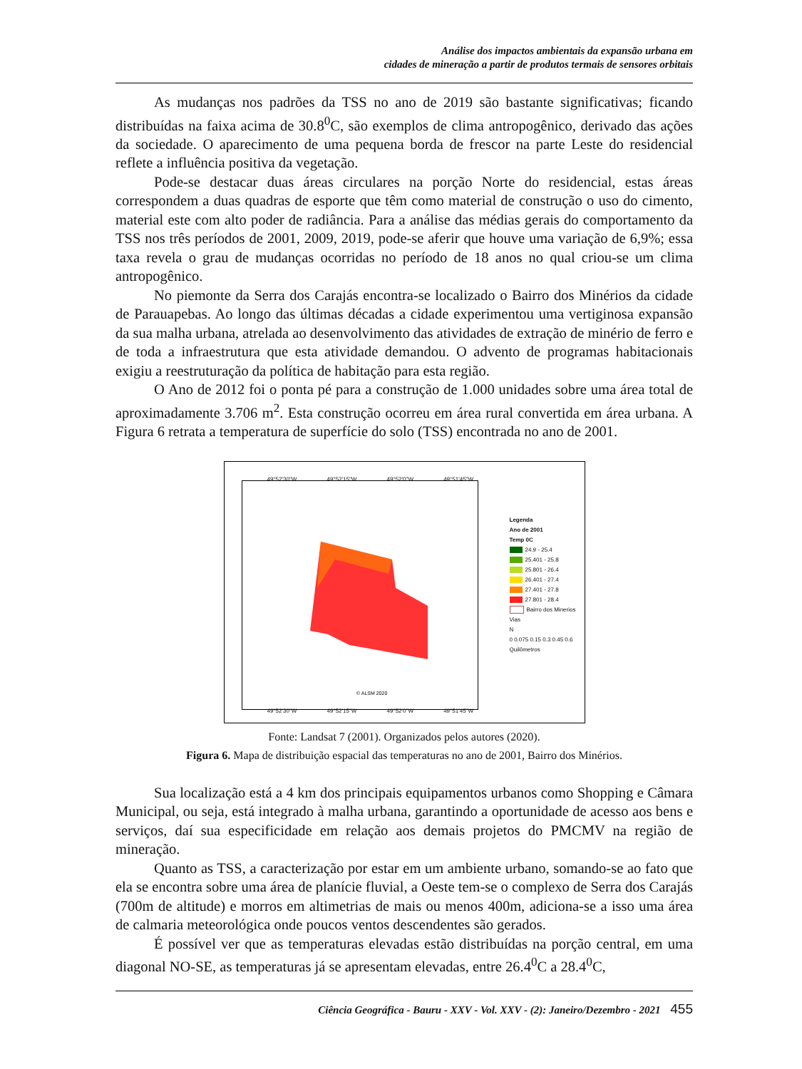Análise dos impactos ambientais da expansão urbana em
cidades de mineração a partir de produtos termais de sensores orbitais
As mudanças nos padrões da TSS no ano de 2019 são bastante significativas; ficando distribuídas na faixa acima de 30.8<sup>0</sup>C, são exemplos de clima antropogênico, derivado das ações da sociedade. O aparecimento de uma pequena borda de frescor na parte Leste do residencial reflete a influência positiva da vegetação.
Pode-se destacar duas áreas circulares na porção Norte do residencial, estas áreas correspondem a duas quadras de esporte que têm como material de construção o uso do cimento, material este com alto poder de radiância. Para a análise das médias gerais do comportamento da TSS nos três períodos de 2001, 2009, 2019, pode-se aferir que houve uma variação de 6,9%; essa taxa revela o grau de mudanças ocorridas no período de 18 anos no qual criou-se um clima antropogênico.
No piemonte da Serra dos Carajás encontra-se localizado o Bairro dos Minérios da cidade de Parauapebas. Ao longo das últimas décadas a cidade experimentou uma vertiginosa expansão da sua malha urbana, atrelada ao desenvolvimento das atividades de extração de minério de ferro e de toda a infraestrutura que esta atividade demandou. O advento de programas habitacionais exigiu a reestruturação da política de habitação para esta região.
O Ano de 2012 foi o ponta pé para a construção de 1.000 unidades sobre uma área total de aproximadamente 3.706 m<sup>2</sup>. Esta construção ocorreu em área rural convertida em área urbana. A Figura 6 retrata a temperatura de superfície do solo (TSS) encontrada no ano de 2001.
49°52'30"W 49°52'15"W 49°52'0"W 49°51'45"W
© ALSM 2020
Legenda
Ano de 2001
Temp 0C
24.9 - 25.4
25.401 - 25.8
25.801 - 26.4
26.401 - 27.4
27.401 - 27.8
27.801 - 28.4
Bairro dos Minerios
Vias
N
0 0.075 0.15 0.3 0.45 0.6
Quilômetros
49°52'30"W 49°52'15"W 49°52'0"W 49°51'45"W
Fonte: Landsat 7 (2001). Organizados pelos autores (2020).
Figura 6. Mapa de distribuição espacial das temperaturas no ano de 2001, Bairro dos Minérios.
Sua localização está a 4 km dos principais equipamentos urbanos como Shopping e Câmara Municipal, ou seja, está integrado à malha urbana, garantindo a oportunidade de acesso aos bens e serviços, daí sua especificidade em relação aos demais projetos do PMCMV na região de mineração.
Quanto as TSS, a caracterização por estar em um ambiente urbano, somando-se ao fato que ela se encontra sobre uma área de planície fluvial, a Oeste tem-se o complexo de Serra dos Carajás (700m de altitude) e morros em altimetrias de mais ou menos 400m, adiciona-se a isso uma área de calmaria meteorológica onde poucos ventos descendentes são gerados.
É possível ver que as temperaturas elevadas estão distribuídas na porção central, em uma diagonal NO-SE, as temperaturas já se apresentam elevadas, entre 26.4<sup>0</sup>C a 28.4<sup>0</sup>C,
Ciência Geográfica - Bauru - XXV - Vol. XXV - (2): Janeiro/Dezembro - 2021 455